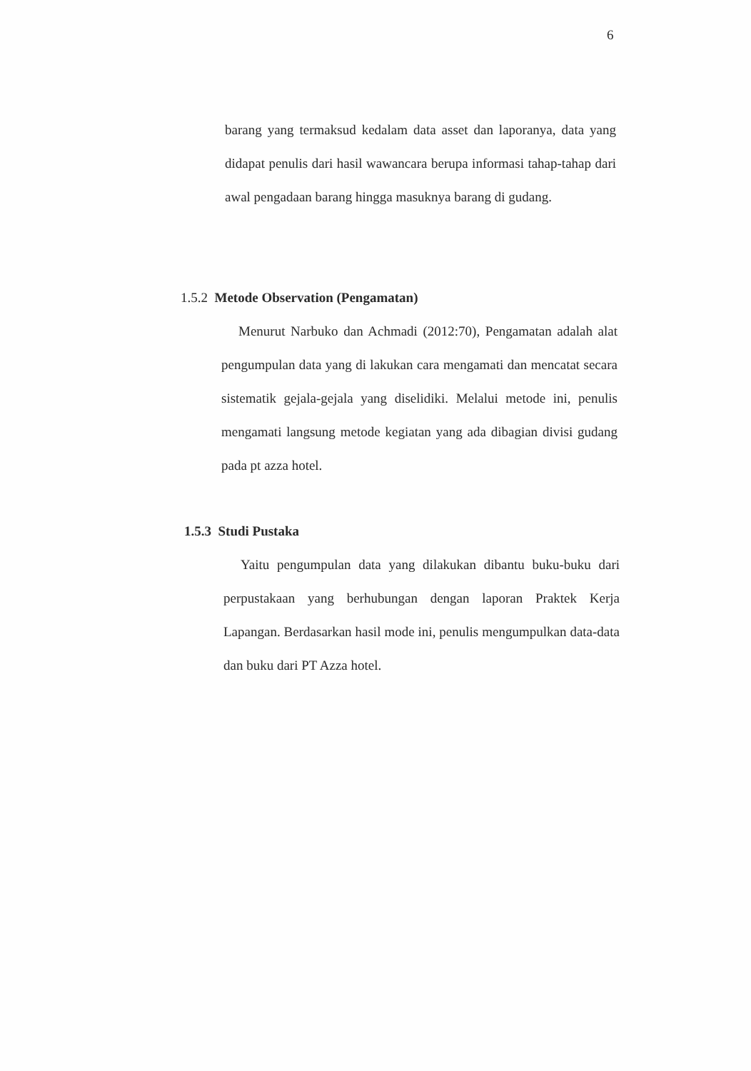6
barang yang termaksud kedalam data asset dan laporanya, data yang didapat penulis dari hasil wawancara berupa informasi tahap-tahap dari awal pengadaan barang hingga masuknya barang di gudang.
1.5.2 Metode Observation (Pengamatan)
Menurut Narbuko dan Achmadi (2012:70), Pengamatan adalah alat pengumpulan data yang di lakukan cara mengamati dan mencatat secara sistematik gejala-gejala yang diselidiki. Melalui metode ini, penulis mengamati langsung metode kegiatan yang ada dibagian divisi gudang pada pt azza hotel.
1.5.3 Studi Pustaka
Yaitu pengumpulan data yang dilakukan dibantu buku-buku dari perpustakaan yang berhubungan dengan laporan Praktek Kerja Lapangan. Berdasarkan hasil mode ini, penulis mengumpulkan data-data dan buku dari PT Azza hotel.